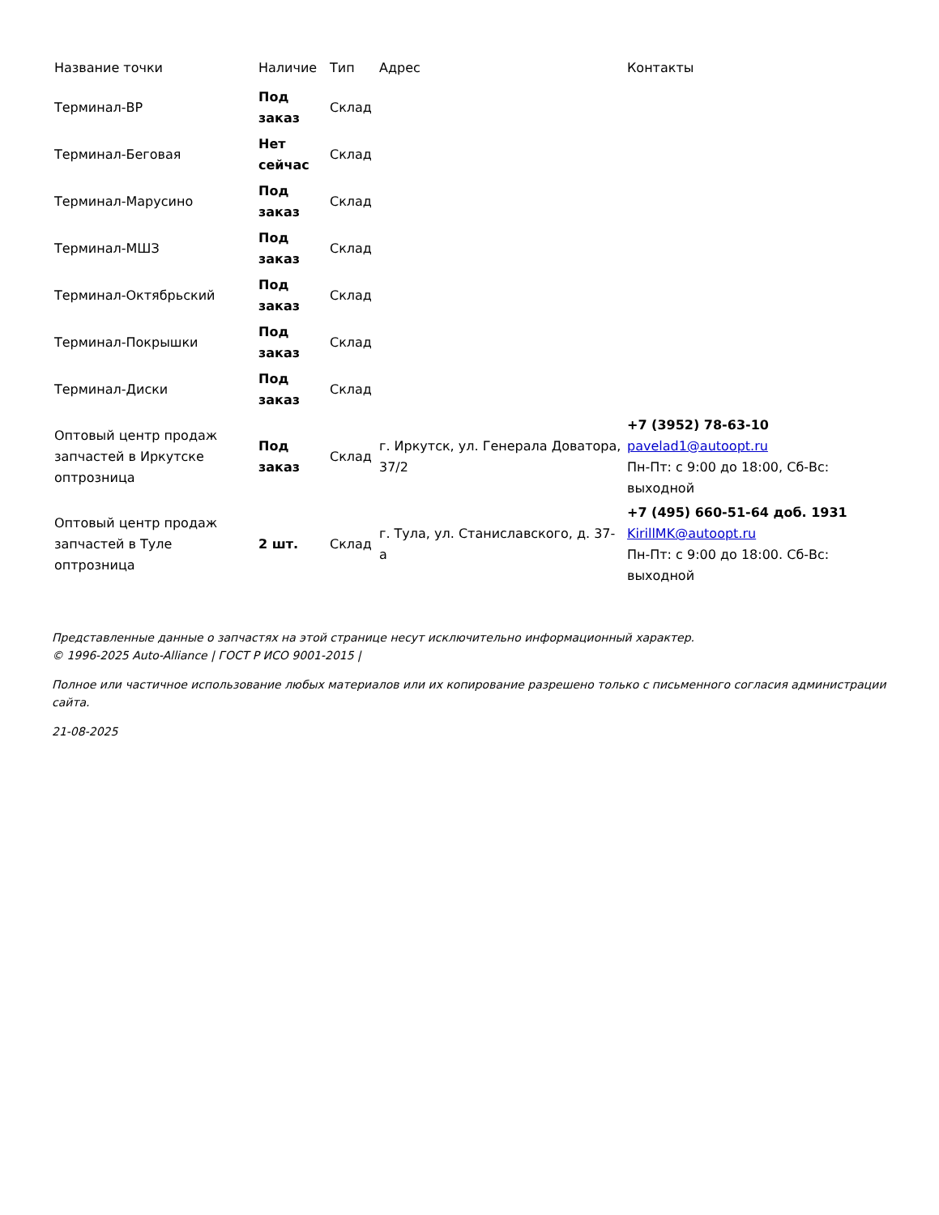| Название точки | Наличие | Тип | Адрес | Контакты |
| --- | --- | --- | --- | --- |
| Терминал-ВР | Под заказ | Склад | | |
| Терминал-Беговая | Нет сейчас | Склад | | |
| Терминал-Марусино | Под заказ | Склад | | |
| Терминал-МШЗ | Под заказ | Склад | | |
| Терминал-Октябрьский | Под заказ | Склад | | |
| Терминал-Покрышки | Под заказ | Склад | | |
| Терминал-Диски | Под заказ | Склад | | |
| Оптовый центр продаж запчастей в Иркутске оптрозница | Под заказ | Склад | г. Иркутск, ул. Генерала Доватора, 37/2 | +7 (3952) 78-63-10 pavelad1@autoopt.ru Пн-Пт: с 9:00 до 18:00, Сб-Вс: выходной |
| Оптовый центр продаж запчастей в Туле оптрозница | 2 шт. | Склад | г. Тула, ул. Станиславского, д. 37-а | +7 (495) 660-51-64 доб. 1931 KirillMK@autoopt.ru Пн-Пт: с 9:00 до 18:00. Сб-Вс: выходной |
Представленные данные о запчастях на этой странице несут исключительно информационный характер.
© 1996-2025 Auto-Alliance | ГОСТ Р ИСО 9001-2015 |
Полное или частичное использование любых материалов или их копирование разрешено только с письменного согласия администрации сайта.
21-08-2025